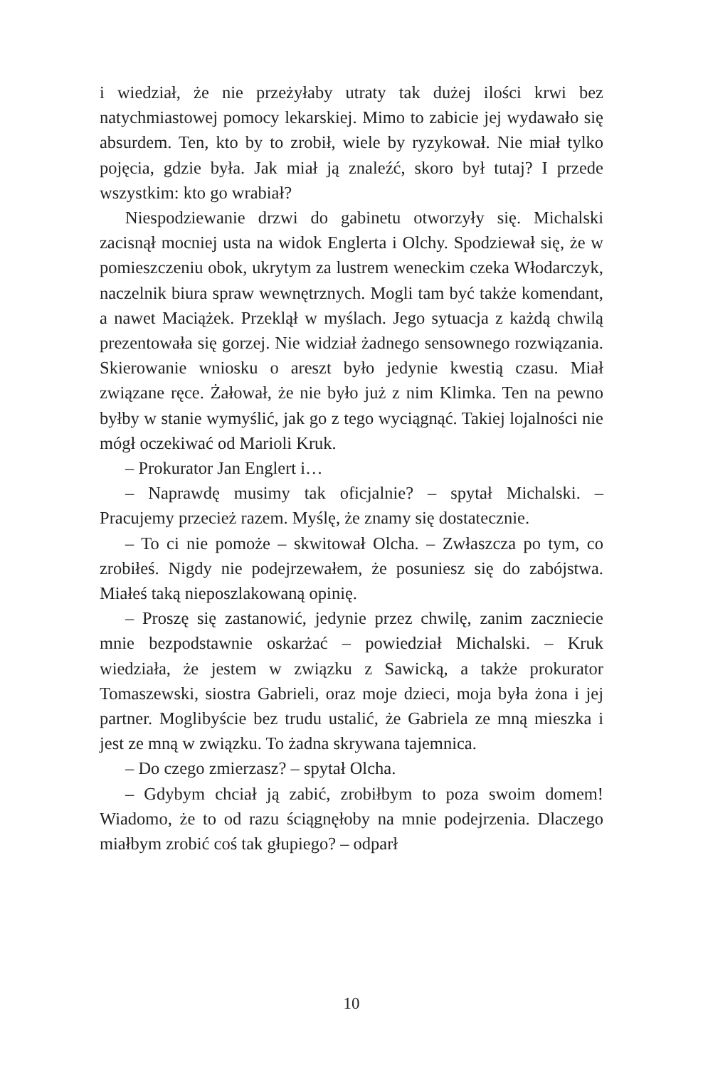i wiedział, że nie przeżyłaby utraty tak dużej ilości krwi bez natychmiastowej pomocy lekarskiej. Mimo to zabicie jej wydawało się absurdem. Ten, kto by to zrobił, wiele by ryzykował. Nie miał tylko pojęcia, gdzie była. Jak miał ją znaleźć, skoro był tutaj? I przede wszystkim: kto go wrabiał?
Niespodziewanie drzwi do gabinetu otworzyły się. Michalski zacisnął mocniej usta na widok Englerta i Olchy. Spodziewał się, że w pomieszczeniu obok, ukrytym za lustrem weneckim czeka Włodarczyk, naczelnik biura spraw wewnętrznych. Mogli tam być także komendant, a nawet Maciążek. Przeklął w myślach. Jego sytuacja z każdą chwilą prezentowała się gorzej. Nie widział żadnego sensownego rozwiązania. Skierowanie wniosku o areszt było jedynie kwestią czasu. Miał związane ręce. Żałował, że nie było już z nim Klimka. Ten na pewno byłby w stanie wymyślić, jak go z tego wyciągnąć. Takiej lojalności nie mógł oczekiwać od Marioli Kruk.
– Prokurator Jan Englert i…
– Naprawdę musimy tak oficjalnie? – spytał Michalski. – Pracujemy przecież razem. Myślę, że znamy się dostatecznie.
– To ci nie pomoże – skwitował Olcha. – Zwłaszcza po tym, co zrobiłeś. Nigdy nie podejrzewałem, że posuniesz się do zabójstwa. Miałeś taką nieposzlakowaną opinię.
– Proszę się zastanowić, jedynie przez chwilę, zanim zaczniecie mnie bezpodstawnie oskarżać – powiedział Michalski. – Kruk wiedziała, że jestem w związku z Sawicką, a także prokurator Tomaszewski, siostra Gabrieli, oraz moje dzieci, moja była żona i jej partner. Moglibyście bez trudu ustalić, że Gabriela ze mną mieszka i jest ze mną w związku. To żadna skrywana tajemnica.
– Do czego zmierzasz? – spytał Olcha.
– Gdybym chciał ją zabić, zrobiłbym to poza swoim domem! Wiadomo, że to od razu ściągnęłoby na mnie podejrzenia. Dlaczego miałbym zrobić coś tak głupiego? – odparł
10